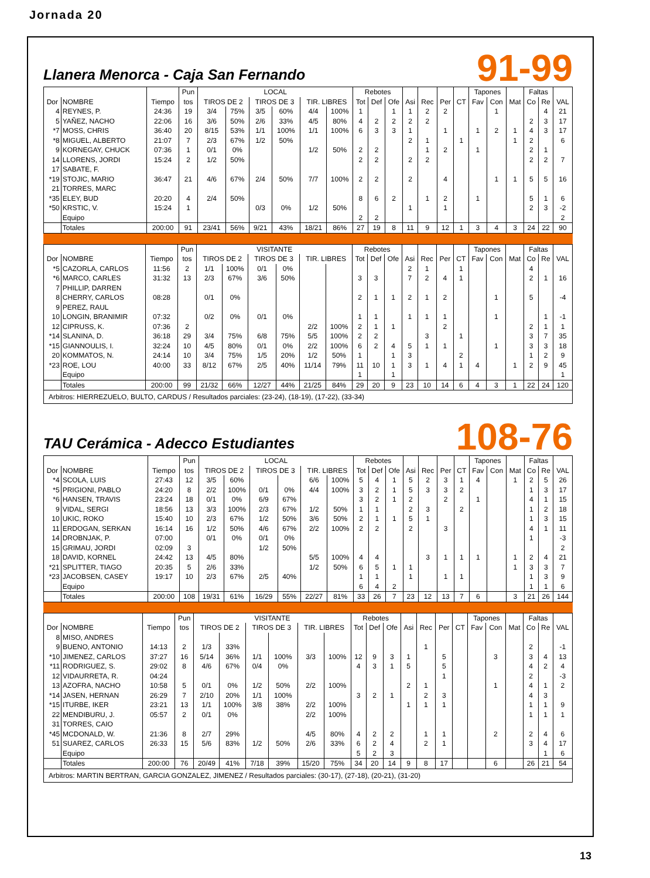Jornada 20
Llanera Menorca - Caja San Fernando
91-99
| | | | Pun | LOCAL | | | | | | Rebotes | | | | | | | Tapones | | | Faltas | | |
| --- | --- | --- | --- | --- | --- | --- | --- | --- | --- | --- | --- | --- | --- | --- | --- | --- | --- | --- | --- | --- | --- | --- |
| Dor | NOMBRE | Tiempo | tos | TIROS DE 2 | | TIROS DE 3 | | TIR. LIBRES | | Tot | Def | Ofe | Asi | Rec | Per | CT | Fav | Con | Mat | Co | Re | VAL |
| 4 | REYNES, P. | 24:36 | 19 | 3/4 | 75% | 3/5 | 60% | 4/4 | 100% | 1 | | 1 | 1 | 2 | 2 | | | 1 | | | 4 | 21 |
| 5 | YAÑEZ, NACHO | 22:06 | 16 | 3/6 | 50% | 2/6 | 33% | 4/5 | 80% | 4 | 2 | 2 | 2 | 2 | | | | | | 2 | 3 | 17 |
| *7 | MOSS, CHRIS | 36:40 | 20 | 8/15 | 53% | 1/1 | 100% | 1/1 | 100% | 6 | 3 | 3 | 1 | | 1 | | 1 | 2 | 1 | 4 | 3 | 17 |
| *8 | MIGUEL, ALBERTO | 21:07 | 7 | 2/3 | 67% | 1/2 | 50% | | | | | | 2 | 1 | | 1 | | | 1 | 2 | | 6 |
| 9 | KORNEGAY, CHUCK | 07:36 | 1 | 0/1 | 0% | | | 1/2 | 50% | 2 | 2 | | | 1 | 2 | | 1 | | | 2 | 1 | |
| 14 | LLORENS, JORDI | 15:24 | 2 | 1/2 | 50% | | | | | 2 | 2 | | 2 | 2 | | | | | | 2 | 2 | 7 |
| 17 | SABATE, F. | | | | | | | | | | | | | | | | | | | | | |
| *19 | STOJIC, MARIO | 36:47 | 21 | 4/6 | 67% | 2/4 | 50% | 7/7 | 100% | 2 | 2 | | 2 | | 4 | | | 1 | 1 | 5 | 5 | 16 |
| 21 | TORRES, MARC | | | | | | | | | | | | | | | | | | | | | |
| *35 | ELEY, BUD | 20:20 | 4 | 2/4 | 50% | | | | | 8 | 6 | 2 | | 1 | 2 | | 1 | | | 5 | 1 | 6 |
| *50 | KRSTIC, V. | 15:24 | 1 | | | 0/3 | 0% | 1/2 | 50% | | | | 1 | | 1 | | | | | 2 | 3 | -2 |
| | Equipo | | | | | | | | | 2 | 2 | | | | | | | | | | | 2 |
| | Totales | 200:00 | 91 | 23/41 | 56% | 9/21 | 43% | 18/21 | 86% | 27 | 19 | 8 | 11 | 9 | 12 | 1 | 3 | 4 | 3 | 24 | 22 | 90 |
| | | | Pun | VISITANTE | | | | | | Rebotes | | | | | | | Tapones | | | Faltas | | |
| --- | --- | --- | --- | --- | --- | --- | --- | --- | --- | --- | --- | --- | --- | --- | --- | --- | --- | --- | --- | --- | --- | --- |
| Dor | NOMBRE | Tiempo | tos | TIROS DE 2 | | TIROS DE 3 | | TIR. LIBRES | | Tot | Def | Ofe | Asi | Rec | Per | CT | Fav | Con | Mat | Co | Re | VAL |
| *5 | CAZORLA, CARLOS | 11:56 | 2 | 1/1 | 100% | 0/1 | 0% | | | | | | 2 | 1 | | 1 | | | | 4 | | |
| *6 | MARCO, CARLES | 31:32 | 13 | 2/3 | 67% | 3/6 | 50% | | | 3 | 3 | | 7 | 2 | 4 | 1 | | | | 2 | 1 | 16 |
| 7 | PHILLIP, DARREN | | | | | | | | | | | | | | | | | | | | | |
| 8 | CHERRY, CARLOS | 08:28 | | 0/1 | 0% | | | | | 2 | 1 | 1 | 2 | 1 | 2 | | | 1 | | 5 | | -4 |
| 9 | PEREZ, RAUL | | | | | | | | | | | | | | | | | | | | | |
| 10 | LONGIN, BRANIMIR | 07:32 | | 0/2 | 0% | 0/1 | 0% | | | 1 | 1 | | 1 | 1 | 1 | | | 1 | | | 1 | -1 |
| 12 | CIPRUSS, K. | 07:36 | 2 | | | | | 2/2 | 100% | 2 | 1 | 1 | | | 2 | | | | | 2 | 1 | 1 |
| *14 | SLANINA, D. | 36:18 | 29 | 3/4 | 75% | 6/8 | 75% | 5/5 | 100% | 2 | 2 | | | 3 | | 1 | | | | 3 | 7 | 35 |
| *15 | GIANNOULIS, I. | 32:24 | 10 | 4/5 | 80% | 0/1 | 0% | 2/2 | 100% | 6 | 2 | 4 | 5 | 1 | 1 | | | 1 | | 3 | 3 | 18 |
| 20 | KOMMATOS, N. | 24:14 | 10 | 3/4 | 75% | 1/5 | 20% | 1/2 | 50% | 1 | | 1 | 3 | | | 2 | | | | 1 | 2 | 9 |
| *23 | ROE, LOU | 40:00 | 33 | 8/12 | 67% | 2/5 | 40% | 11/14 | 79% | 11 | 10 | 1 | 3 | 1 | 4 | 1 | 4 | | 1 | 2 | 9 | 45 |
| | Equipo | | | | | | | | | 1 | | 1 | | | | | | | | | | 1 |
| | Totales | 200:00 | 99 | 21/32 | 66% | 12/27 | 44% | 21/25 | 84% | 29 | 20 | 9 | 23 | 10 | 14 | 6 | 4 | 3 | 1 | 22 | 24 | 120 |
Arbitros: HIERREZUELO, BULTO, CARDUS / Resultados parciales: (23-24), (18-19), (17-22), (33-34)
TAU Cerámica - Adecco Estudiantes
108-76
| | | | Pun | LOCAL | | | | | | Rebotes | | | | | | | Tapones | | | Faltas | | |
| --- | --- | --- | --- | --- | --- | --- | --- | --- | --- | --- | --- | --- | --- | --- | --- | --- | --- | --- | --- | --- | --- | --- |
| Dor | NOMBRE | Tiempo | tos | TIROS DE 2 | | TIROS DE 3 | | TIR. LIBRES | | Tot | Def | Ofe | Asi | Rec | Per | CT | Fav | Con | Mat | Co | Re | VAL |
| *4 | SCOLA, LUIS | 27:43 | 12 | 3/5 | 60% | | | 6/6 | 100% | 5 | 4 | 1 | 5 | 2 | 3 | 1 | 4 | | 1 | 2 | 5 | 26 |
| *5 | PRIGIONI, PABLO | 24:20 | 8 | 2/2 | 100% | 0/1 | 0% | 4/4 | 100% | 3 | 2 | 1 | 5 | 3 | 3 | 2 | | | | 1 | 3 | 17 |
| *6 | HANSEN, TRAVIS | 23:24 | 18 | 0/1 | 0% | 6/9 | 67% | | | 3 | 2 | 1 | 2 | | 2 | | 1 | | | 4 | 1 | 15 |
| 9 | VIDAL, SERGI | 18:56 | 13 | 3/3 | 100% | 2/3 | 67% | 1/2 | 50% | 1 | 1 | | 2 | 3 | | 2 | | | | 1 | 2 | 18 |
| 10 | UKIC, ROKO | 15:40 | 10 | 2/3 | 67% | 1/2 | 50% | 3/6 | 50% | 2 | 1 | 1 | 5 | 1 | | | | | | 1 | 3 | 15 |
| 11 | ERDOGAN, SERKAN | 16:14 | 16 | 1/2 | 50% | 4/6 | 67% | 2/2 | 100% | 2 | 2 | | 2 | | 3 | | | | | 4 | 1 | 11 |
| 14 | DROBNJAK, P. | 07:00 | | 0/1 | 0% | 0/1 | 0% | | | | | | | | | | | | | 1 | | -3 |
| 15 | GRIMAU, JORDI | 02:09 | 3 | | | 1/2 | 50% | | | | | | | | | | | | | | | 2 |
| 18 | DAVID, KORNEL | 24:42 | 13 | 4/5 | 80% | | | 5/5 | 100% | 4 | 4 | | | 3 | 1 | 1 | 1 | | 1 | 2 | 4 | 21 |
| *21 | SPLITTER, TIAGO | 20:35 | 5 | 2/6 | 33% | | | 1/2 | 50% | 6 | 5 | 1 | 1 | | | | | | 1 | 3 | 3 | 7 |
| *23 | JACOBSEN, CASEY | 19:17 | 10 | 2/3 | 67% | 2/5 | 40% | | | 1 | 1 | | 1 | | 1 | 1 | | | | 1 | 3 | 9 |
| | Equipo | | | | | | | | | 6 | 4 | 2 | | | | | | | | 1 | 1 | 6 |
| | Totales | 200:00 | 108 | 19/31 | 61% | 16/29 | 55% | 22/27 | 81% | 33 | 26 | 7 | 23 | 12 | 13 | 7 | 6 | | 3 | 21 | 26 | 144 |
| | | | Pun | VISITANTE | | | | | | Rebotes | | | | | | | Tapones | | | Faltas | | |
| --- | --- | --- | --- | --- | --- | --- | --- | --- | --- | --- | --- | --- | --- | --- | --- | --- | --- | --- | --- | --- | --- | --- |
| Dor | NOMBRE | Tiempo | tos | TIROS DE 2 | | TIROS DE 3 | | TIR. LIBRES | | Tot | Def | Ofe | Asi | Rec | Per | CT | Fav | Con | Mat | Co | Re | VAL |
| 8 | MISO, ANDRES | | | | | | | | | | | | | | | | | | | | | |
| 9 | BUENO, ANTONIO | 14:13 | 2 | 1/3 | 33% | | | | | | | | | 1 | | | | | | 2 | | -1 |
| *10 | JIMENEZ, CARLOS | 37:27 | 16 | 5/14 | 36% | 1/1 | 100% | 3/3 | 100% | 12 | 9 | 3 | 1 | | 5 | | | 3 | | 3 | 4 | 13 |
| *11 | RODRIGUEZ, S. | 29:02 | 8 | 4/6 | 67% | 0/4 | 0% | | | 4 | 3 | 1 | 5 | | 5 | | | | | 4 | 2 | 4 |
| 12 | VIDAURRETA, R. | 04:24 | | | | | | | | | | | | | 1 | | | | | 2 | | -3 |
| 13 | AZOFRA, NACHO | 10:58 | 5 | 0/1 | 0% | 1/2 | 50% | 2/2 | 100% | | | | 2 | 1 | | | | 1 | | 4 | 1 | 2 |
| *14 | JASEN, HERNAN | 26:29 | 7 | 2/10 | 20% | 1/1 | 100% | | | 3 | 2 | 1 | | 2 | 3 | | | | | 4 | 3 | |
| *15 | ITURBE, IKER | 23:21 | 13 | 1/1 | 100% | 3/8 | 38% | 2/2 | 100% | | | | 1 | 1 | 1 | | | | | 1 | 1 | 9 |
| 22 | MENDIBURU, J. | 05:57 | 2 | 0/1 | 0% | | | 2/2 | 100% | | | | | | | | | | | 1 | 1 | 1 |
| 31 | TORRES, CAIO | | | | | | | | | | | | | | | | | | | | | |
| *45 | MCDONALD, W. | 21:36 | 8 | 2/7 | 29% | | | 4/5 | 80% | 4 | 2 | 2 | | 1 | 1 | | | 2 | | 2 | 4 | 6 |
| 51 | SUAREZ, CARLOS | 26:33 | 15 | 5/6 | 83% | 1/2 | 50% | 2/6 | 33% | 6 | 2 | 4 | | 2 | 1 | | | | | 3 | 4 | 17 |
| | Equipo | | | | | | | | | 5 | 2 | 3 | | | | | | | | | 1 | 6 |
| | Totales | 200:00 | 76 | 20/49 | 41% | 7/18 | 39% | 15/20 | 75% | 34 | 20 | 14 | 9 | 8 | 17 | | | 6 | | 26 | 21 | 54 |
Arbitros: MARTIN BERTRAN, GARCIA GONZALEZ, JIMENEZ / Resultados parciales: (30-17), (27-18), (20-21), (31-20)
13